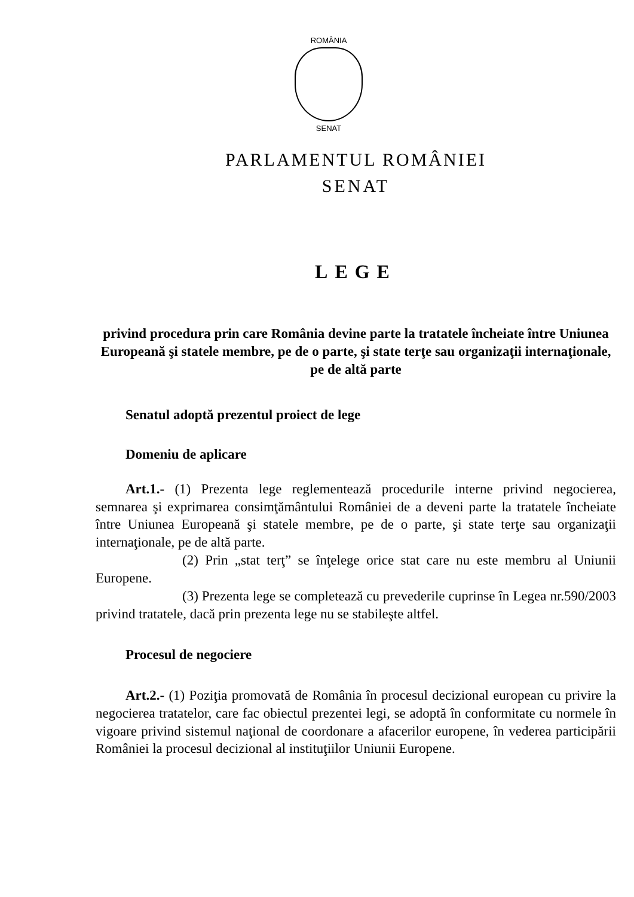ROMÂNIA
SENAT
PARLAMENTUL ROMÂNIEI
SENAT
LEGE
privind procedura prin care România devine parte la tratatele încheiate între Uniunea Europeană şi statele membre, pe de o parte, şi state terţe sau organizaţii internaţionale, pe de altă parte
Senatul adoptă prezentul proiect de lege
Domeniu de aplicare
Art.1.- (1) Prezenta lege reglementează procedurile interne privind negocierea, semnarea şi exprimarea consimţământului României de a deveni parte la tratatele încheiate între Uniunea Europeană şi statele membre, pe de o parte, şi state terţe sau organizaţii internaţionale, pe de altă parte.
(2) Prin „stat terţ” se înţelege orice stat care nu este membru al Uniunii Europene.
(3) Prezenta lege se completează cu prevederile cuprinse în Legea nr.590/2003 privind tratatele, dacă prin prezenta lege nu se stabileşte altfel.
Procesul de negociere
Art.2.- (1) Poziţia promovată de România în procesul decizional european cu privire la negocierea tratatelor, care fac obiectul prezentei legi, se adoptă în conformitate cu normele în vigoare privind sistemul naţional de coordonare a afacerilor europene, în vederea participării României la procesul decizional al instituţiilor Uniunii Europene.